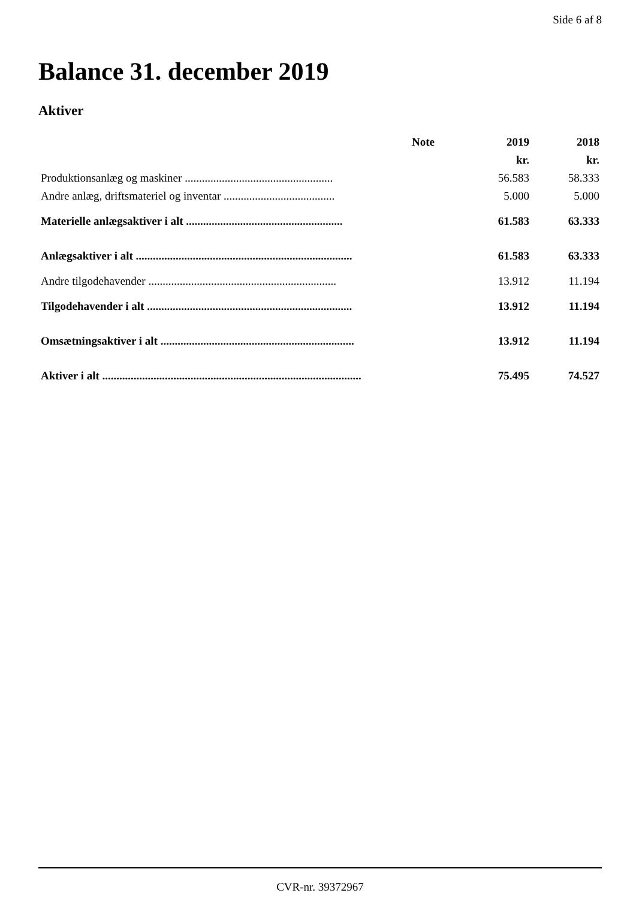Side 6 af 8
Balance 31. december 2019
Aktiver
| | Note | 2019 | 2018 |
| --- | --- | --- | --- |
| | | kr. | kr. |
| Produktionsanlæg og maskiner .................................................... | | 56.583 | 58.333 |
| Andre anlæg, driftsmateriel og inventar ....................................... | | 5.000 | 5.000 |
| Materielle anlægsaktiver i alt ....................................................... | | 61.583 | 63.333 |
| Anlægsaktiver i alt ............................................................................ | | 61.583 | 63.333 |
| Andre tilgodehavender .................................................................. | | 13.912 | 11.194 |
| Tilgodehavender i alt ........................................................................ | | 13.912 | 11.194 |
| Omsætningsaktiver i alt .................................................................... | | 13.912 | 11.194 |
| Aktiver i alt ........................................................................................... | | 75.495 | 74.527 |
CVR-nr. 39372967